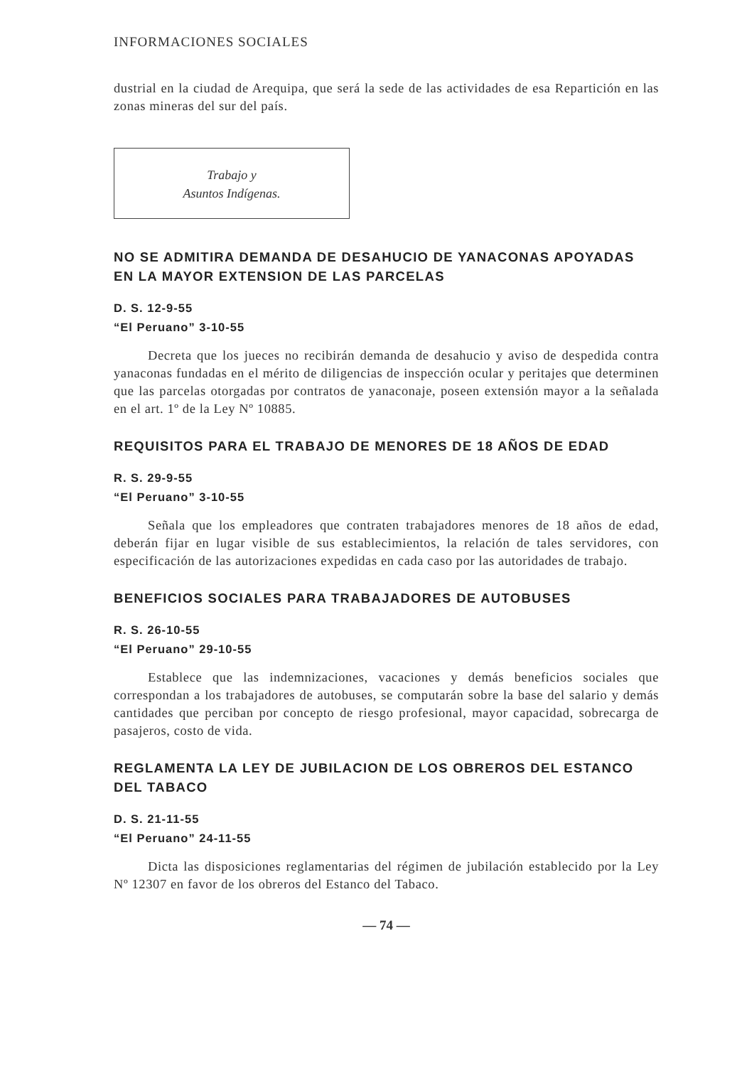INFORMACIONES SOCIALES
dustrial en la ciudad de Arequipa, que será la sede de las actividades de esa Repartición en las zonas mineras del sur del país.
Trabajo y
Asuntos Indígenas.
NO SE ADMITIRA DEMANDA DE DESAHUCIO DE YANACONAS APOYADAS EN LA MAYOR EXTENSION DE LAS PARCELAS
D. S. 12-9-55
“El Peruano” 3-10-55
Decreta que los jueces no recibirán demanda de desahucio y aviso de despedida contra yanaconas fundadas en el mérito de diligencias de inspección ocular y peritajes que determinen que las parcelas otorgadas por contratos de yanaconaje, poseen extensión mayor a la señalada en el art. 1º de la Ley Nº 10885.
REQUISITOS PARA EL TRABAJO DE MENORES DE 18 AÑOS DE EDAD
R. S. 29-9-55
“El Peruano” 3-10-55
Señala que los empleadores que contraten trabajadores menores de 18 años de edad, deberán fijar en lugar visible de sus establecimientos, la relación de tales servidores, con especificación de las autorizaciones expedidas en cada caso por las autoridades de trabajo.
BENEFICIOS SOCIALES PARA TRABAJADORES DE AUTOBUSES
R. S. 26-10-55
“El Peruano” 29-10-55
Establece que las indemnizaciones, vacaciones y demás beneficios sociales que correspondan a los trabajadores de autobuses, se computarán sobre la base del salario y demás cantidades que perciban por concepto de riesgo profesional, mayor capacidad, sobrecarga de pasajeros, costo de vida.
REGLAMENTA LA LEY DE JUBILACION DE LOS OBREROS DEL ESTANCO DEL TABACO
D. S. 21-11-55
“El Peruano” 24-11-55
Dicta las disposiciones reglamentarias del régimen de jubilación establecido por la Ley Nº 12307 en favor de los obreros del Estanco del Tabaco.
— 74 —